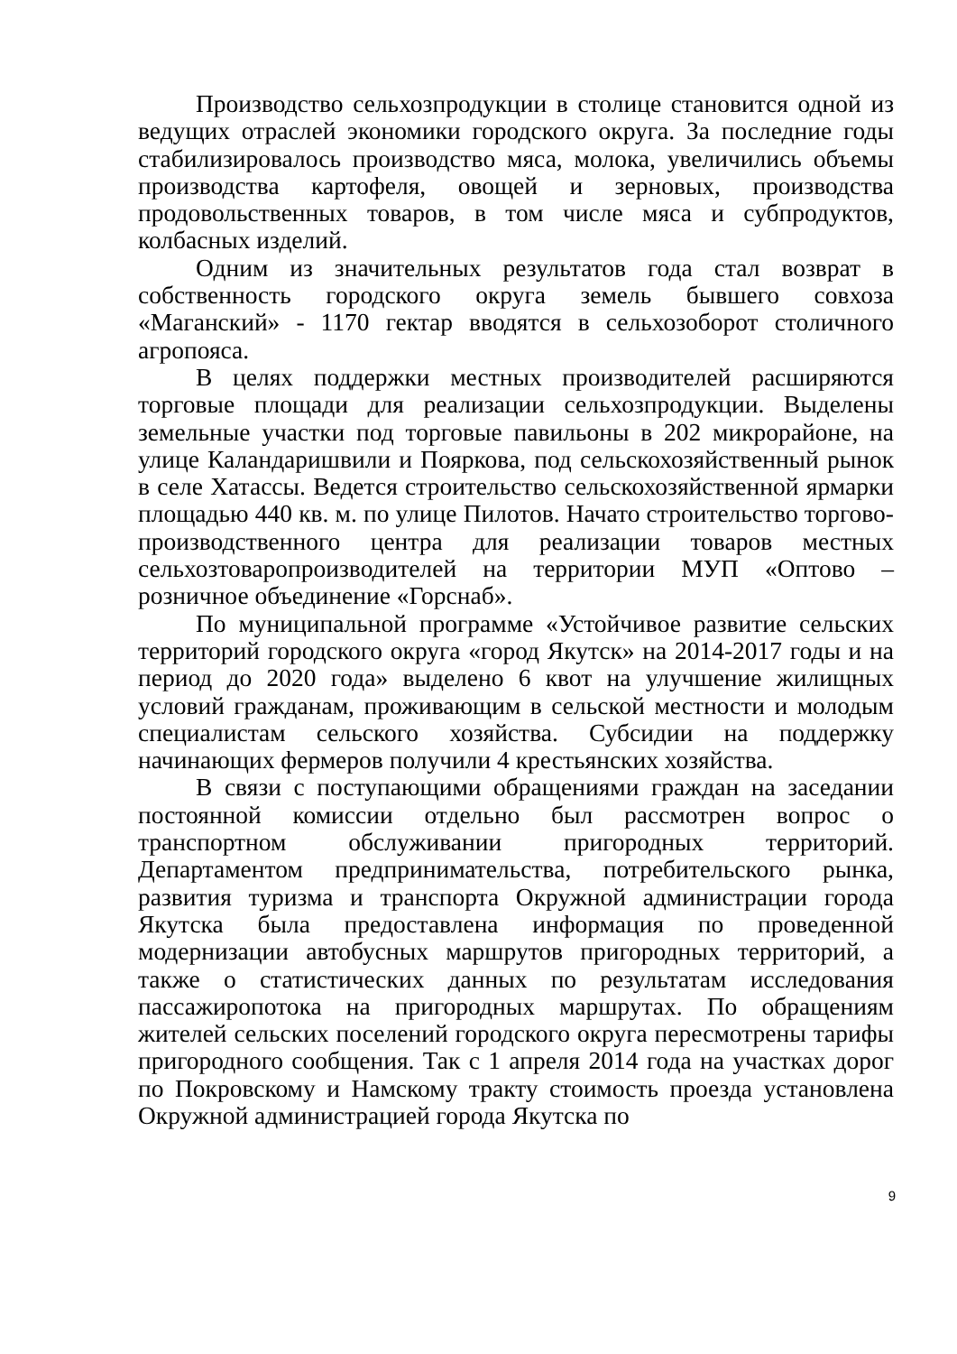Производство сельхозпродукции в столице становится одной из ведущих отраслей экономики городского округа. За последние годы стабилизировалось производство мяса, молока, увеличились объемы производства картофеля, овощей и зерновых, производства продовольственных товаров, в том числе мяса и субпродуктов, колбасных изделий.
Одним из значительных результатов года стал возврат в собственность городского округа земель бывшего совхоза «Маганский» - 1170 гектар вводятся в сельхозоборот столичного агропояса.
В целях поддержки местных производителей расширяются торговые площади для реализации сельхозпродукции. Выделены земельные участки под торговые павильоны в 202 микрорайоне, на улице Каландаришвили и Пояркова, под сельскохозяйственный рынок в селе Хатассы. Ведется строительство сельскохозяйственной ярмарки площадью 440 кв. м. по улице Пилотов. Начато строительство торгово-производственного центра для реализации товаров местных сельхозтоваропроизводителей на территории МУП «Оптово – розничное объединение «Горснаб».
По муниципальной программе «Устойчивое развитие сельских территорий городского округа «город Якутск» на 2014-2017 годы и на период до 2020 года» выделено 6 квот на улучшение жилищных условий гражданам, проживающим в сельской местности и молодым специалистам сельского хозяйства. Субсидии на поддержку начинающих фермеров получили 4 крестьянских хозяйства.
В связи с поступающими обращениями граждан на заседании постоянной комиссии отдельно был рассмотрен вопрос о транспортном обслуживании пригородных территорий. Департаментом предпринимательства, потребительского рынка, развития туризма и транспорта Окружной администрации города Якутска была предоставлена информация по проведенной модернизации автобусных маршрутов пригородных территорий, а также о статистических данных по результатам исследования пассажиропотока на пригородных маршрутах. По обращениям жителей сельских поселений городского округа пересмотрены тарифы пригородного сообщения. Так с 1 апреля 2014 года на участках дорог по Покровскому и Намскому тракту стоимость проезда установлена Окружной администрацией города Якутска по
9